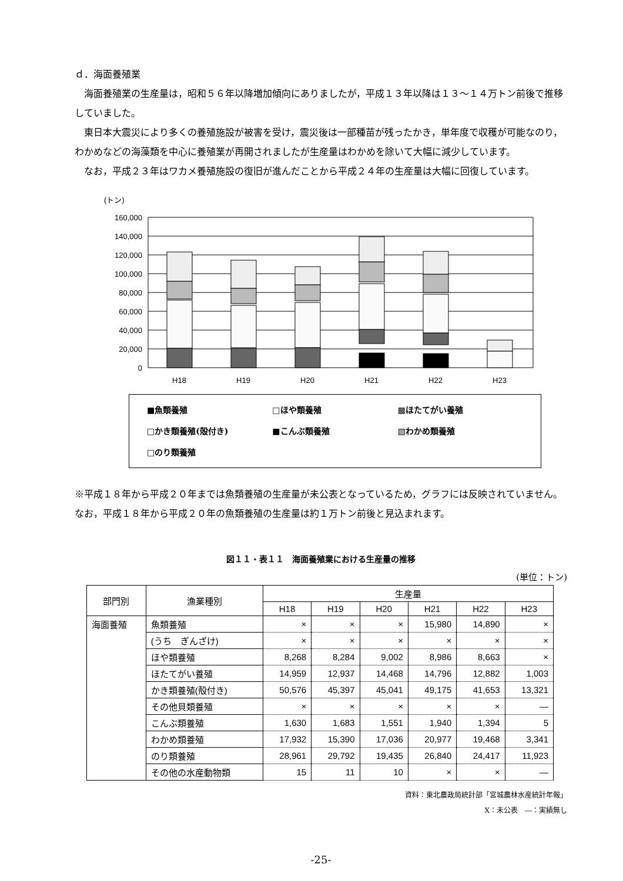ｄ．海面養殖業
　海面養殖業の生産量は，昭和５６年以降増加傾向にありましたが，平成１３年以降は１３～１４万トン前後で推移していました。
　東日本大震災により多くの養殖施設が被害を受け，震災後は一部種苗が残ったかき，単年度で収穫が可能なのり，わかめなどの海藻類を中心に養殖業が再開されましたが生産量はわかめを除いて大幅に減少しています。
　なお，平成２３年はワカメ養殖施設の復旧が進んだことから平成２４年の生産量は大幅に回復しています。
(トン)
160,000
140,000
120,000
100,000
80,000
60,000
40,000
20,000
0
H18
H19
H20
H21
H22
H23
■魚類養殖 □ほや類養殖 ▩ほたてがい養殖 □かき類養殖(殻付き) ■こんぶ類養殖 ▧わかめ類養殖 □のり類養殖
※平成１８年から平成２０年までは魚類養殖の生産量が未公表となっているため，グラフには反映されていません。なお，平成１８年から平成２０年の魚類養殖の生産量は約１万トン前後と見込まれます。
図１１・表１１　海面養殖業における生産量の推移
(単位：トン)
| 部門別 | 漁業種別 | 生産量 | | | | | |
| --- | --- | --- | --- | --- | --- | --- | --- |
| | | H18 | H19 | H20 | H21 | H22 | H23 |
| 海面養殖 | 魚類養殖 | × | × | × | 15,980 | 14,890 | × |
| | (うち ぎんざけ) | × | × | × | × | × | × |
| | ほや類養殖 | 8,268 | 8,284 | 9,002 | 8,986 | 8,663 | × |
| | ほたてがい養殖 | 14,959 | 12,937 | 14,468 | 14,796 | 12,882 | 1,003 |
| | かき類養殖(殻付き) | 50,576 | 45,397 | 45,041 | 49,175 | 41,653 | 13,321 |
| | その他貝類養殖 | × | × | × | × | × | ― |
| | こんぶ類養殖 | 1,630 | 1,683 | 1,551 | 1,940 | 1,394 | 5 |
| | わかめ類養殖 | 17,932 | 15,390 | 17,036 | 20,977 | 19,468 | 3,341 |
| | のり類養殖 | 28,961 | 29,792 | 19,435 | 26,840 | 24,417 | 11,923 |
| | その他の水産動物類 | 15 | 11 | 10 | × | × | ― |
資料：東北農政局統計部「宮城農林水産統計年報」
X：未公表　―：実績無し
-25-